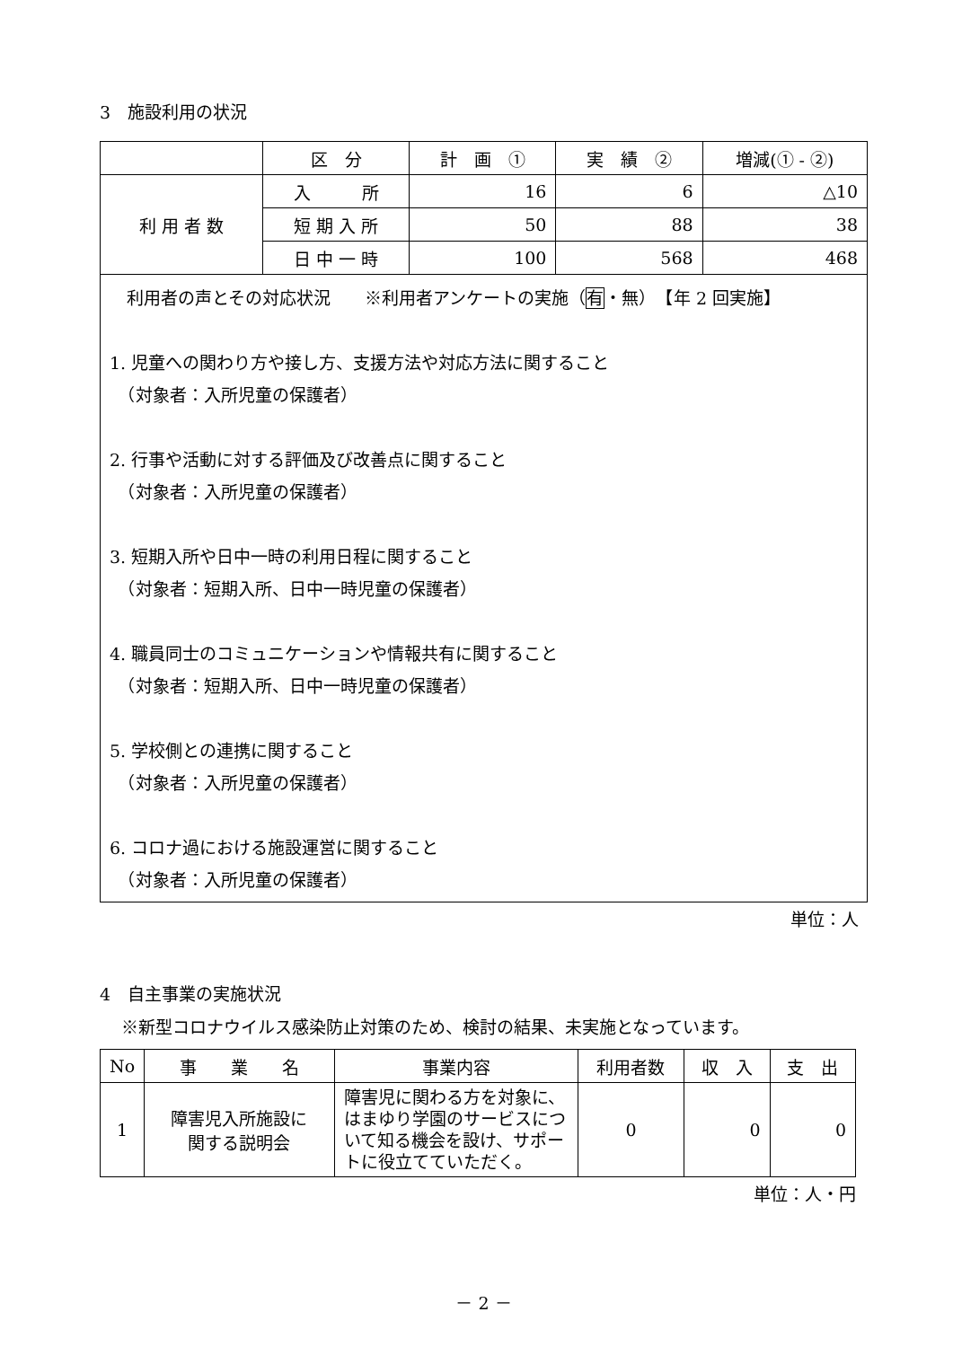3　施設利用の状況
| | 区 分 | 計 画 ① | 実 績 ② | 増減(① - ②) |
| --- | --- | --- | --- | --- |
| 利 用 者 数 | 入 所 | 16 | 6 | △10 |
| | 短 期 入 所 | 50 | 88 | 38 |
| | 日 中 一 時 | 100 | 568 | 468 |
| 利用者の声とその対応状況 ※利用者アンケートの実施（ 有 ・無） 【年 2 回実施】 1. 児童への関わり方や接し方、支援方法や対応方法に関すること （対象者：入所児童の保護者） 2. 行事や活動に対する評価及び改善点に関すること （対象者：入所児童の保護者） 3. 短期入所や日中一時の利用日程に関すること （対象者：短期入所、日中一時児童の保護者） 4. 職員同士のコミュニケーションや情報共有に関すること （対象者：短期入所、日中一時児童の保護者） 5. 学校側との連携に関すること （対象者：入所児童の保護者） 6. コロナ過における施設運営に関すること （対象者：入所児童の保護者） | | | | |
単位：人
4　自主事業の実施状況
※新型コロナウイルス感染防止対策のため、検討の結果、未実施となっています。
| No | 事 業 名 | 事業内容 | 利用者数 | 収 入 | 支 出 |
| --- | --- | --- | --- | --- | --- |
| 1 | 障害児入所施設に 関する説明会 | 障害児に関わる方を対象に、はまゆり学園のサービスについて知る機会を設け、サポートに役立てていただく。 | 0 | 0 | 0 |
単位：人・円
－ 2 －